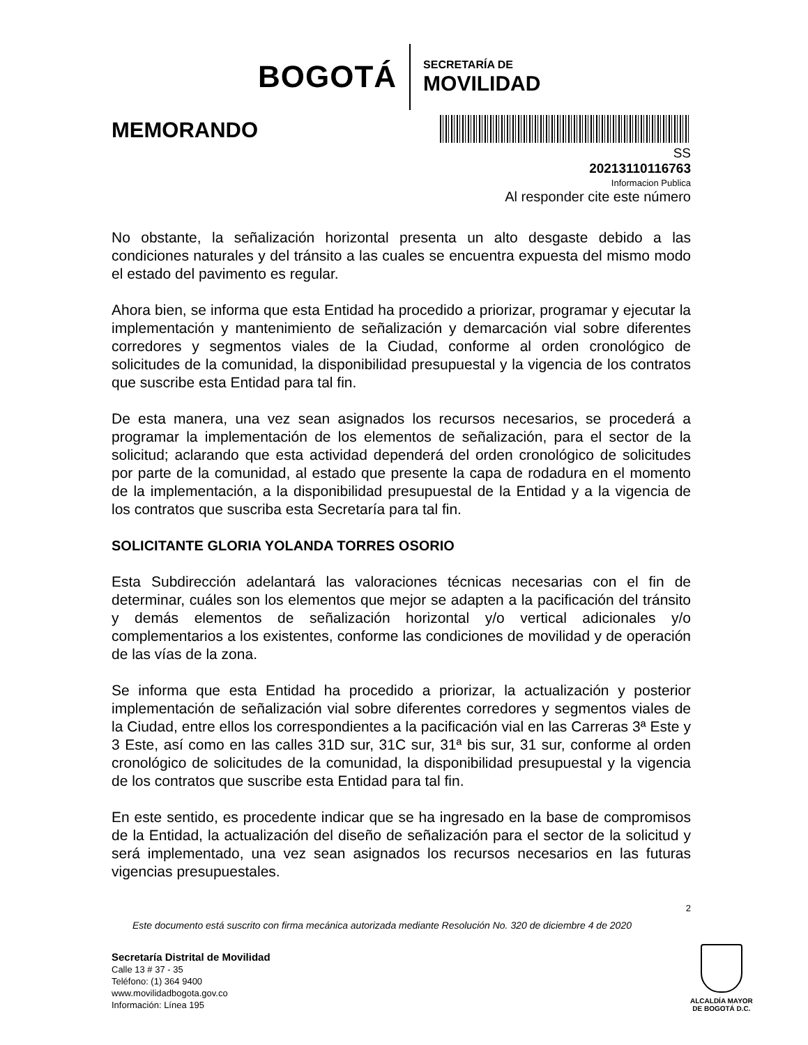BOGOTÁ
SECRETARÍA DE
MOVILIDAD
MEMORANDO
SS
20213110116763
Informacion Publica
Al responder cite este número
No obstante, la señalización horizontal presenta un alto desgaste debido a las condiciones naturales y del tránsito a las cuales se encuentra expuesta del mismo modo el estado del pavimento es regular.
Ahora bien, se informa que esta Entidad ha procedido a priorizar, programar y ejecutar la implementación y mantenimiento de señalización y demarcación vial sobre diferentes corredores y segmentos viales de la Ciudad, conforme al orden cronológico de solicitudes de la comunidad, la disponibilidad presupuestal y la vigencia de los contratos que suscribe esta Entidad para tal fin.
De esta manera, una vez sean asignados los recursos necesarios, se procederá a programar la implementación de los elementos de señalización, para el sector de la solicitud; aclarando que esta actividad dependerá del orden cronológico de solicitudes por parte de la comunidad, al estado que presente la capa de rodadura en el momento de la implementación, a la disponibilidad presupuestal de la Entidad y a la vigencia de los contratos que suscriba esta Secretaría para tal fin.
SOLICITANTE GLORIA YOLANDA TORRES OSORIO
Esta Subdirección adelantará las valoraciones técnicas necesarias con el fin de determinar, cuáles son los elementos que mejor se adapten a la pacificación del tránsito y demás elementos de señalización horizontal y/o vertical adicionales y/o complementarios a los existentes, conforme las condiciones de movilidad y de operación de las vías de la zona.
Se informa que esta Entidad ha procedido a priorizar, la actualización y posterior implementación de señalización vial sobre diferentes corredores y segmentos viales de la Ciudad, entre ellos los correspondientes a la pacificación vial en las Carreras 3ª Este y 3 Este, así como en las calles 31D sur, 31C sur, 31ª bis sur, 31 sur, conforme al orden cronológico de solicitudes de la comunidad, la disponibilidad presupuestal y la vigencia de los contratos que suscribe esta Entidad para tal fin.
En este sentido, es procedente indicar que se ha ingresado en la base de compromisos de la Entidad, la actualización del diseño de señalización para el sector de la solicitud y será implementado, una vez sean asignados los recursos necesarios en las futuras vigencias presupuestales.
2
Este documento está suscrito con firma mecánica autorizada mediante Resolución No. 320 de diciembre 4 de 2020
Secretaría Distrital de Movilidad
Calle 13 # 37 - 35
Teléfono: (1) 364 9400
www.movilidadbogota.gov.co
Información: Línea 195
ALCALDÍA MAYOR
DE BOGOTÁ D.C.